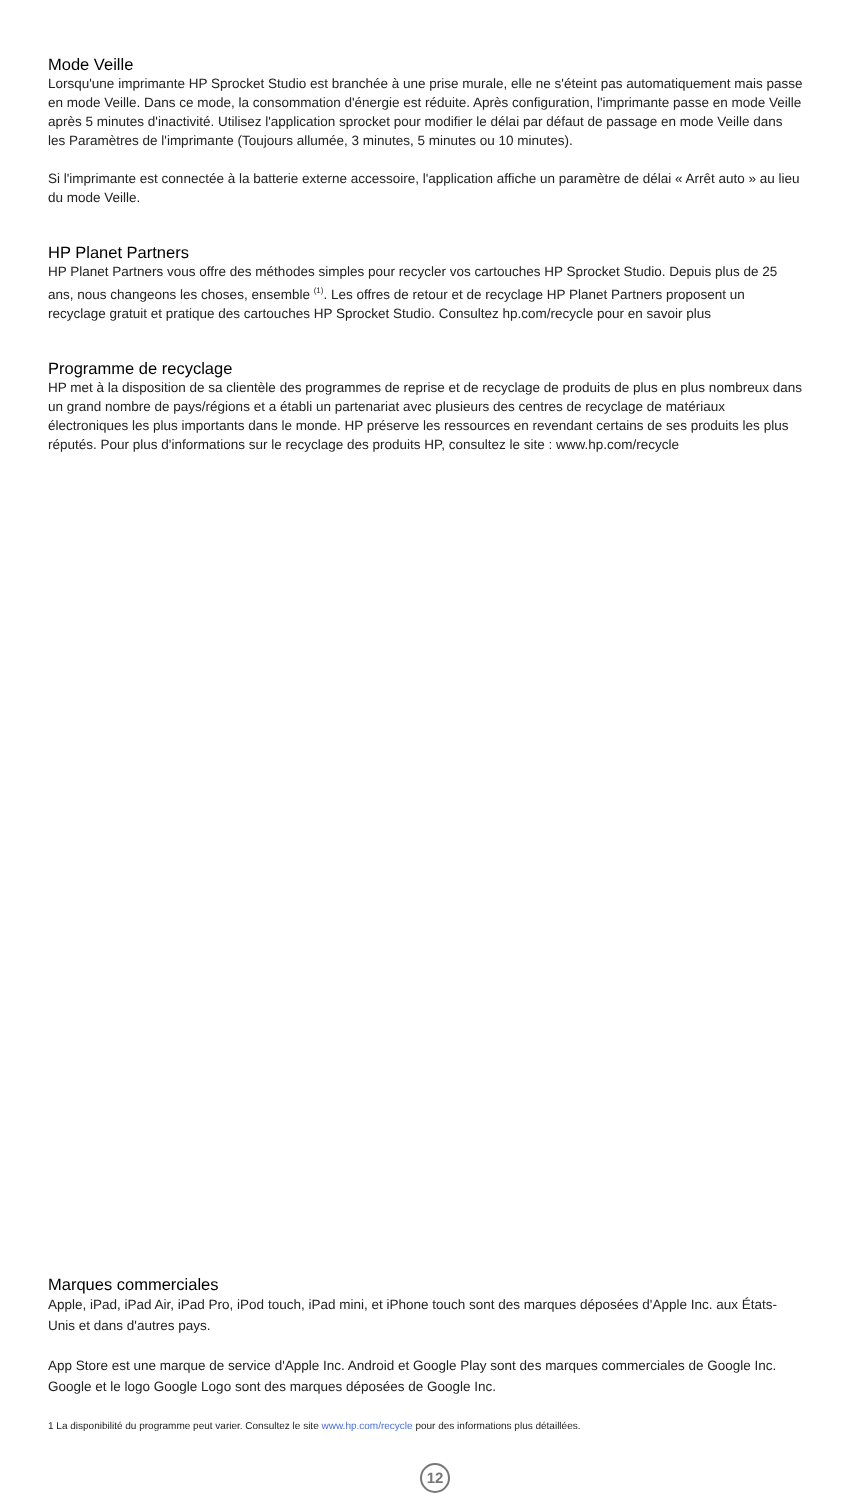Mode Veille
Lorsqu'une imprimante HP Sprocket Studio est branchée à une prise murale, elle ne s'éteint pas automatiquement mais passe en mode Veille. Dans ce mode, la consommation d'énergie est réduite. Après configuration, l'imprimante passe en mode Veille après 5 minutes d'inactivité. Utilisez l'application sprocket pour modifier le délai par défaut de passage en mode Veille dans les Paramètres de l'imprimante (Toujours allumée, 3 minutes, 5 minutes ou 10 minutes).
Si l'imprimante est connectée à la batterie externe accessoire, l'application affiche un paramètre de délai « Arrêt auto » au lieu du mode Veille.
HP Planet Partners
HP Planet Partners vous offre des méthodes simples pour recycler vos cartouches HP Sprocket Studio. Depuis plus de 25 ans, nous changeons les choses, ensemble <sup>(1)</sup>. Les offres de retour et de recyclage HP Planet Partners proposent un recyclage gratuit et pratique des cartouches HP Sprocket Studio. Consultez hp.com/recycle pour en savoir plus
Programme de recyclage
HP met à la disposition de sa clientèle des programmes de reprise et de recyclage de produits de plus en plus nombreux dans un grand nombre de pays/régions et a établi un partenariat avec plusieurs des centres de recyclage de matériaux électroniques les plus importants dans le monde. HP préserve les ressources en revendant certains de ses produits les plus réputés. Pour plus d'informations sur le recyclage des produits HP, consultez le site : www.hp.com/recycle
Marques commerciales
Apple, iPad, iPad Air, iPad Pro, iPod touch, iPad mini, et iPhone touch sont des marques déposées d'Apple Inc. aux États-Unis et dans d'autres pays.
App Store est une marque de service d'Apple Inc. Android et Google Play sont des marques commerciales de Google Inc. Google et le logo Google Logo sont des marques déposées de Google Inc.
1 La disponibilité du programme peut varier. Consultez le site www.hp.com/recycle pour des informations plus détaillées.
12